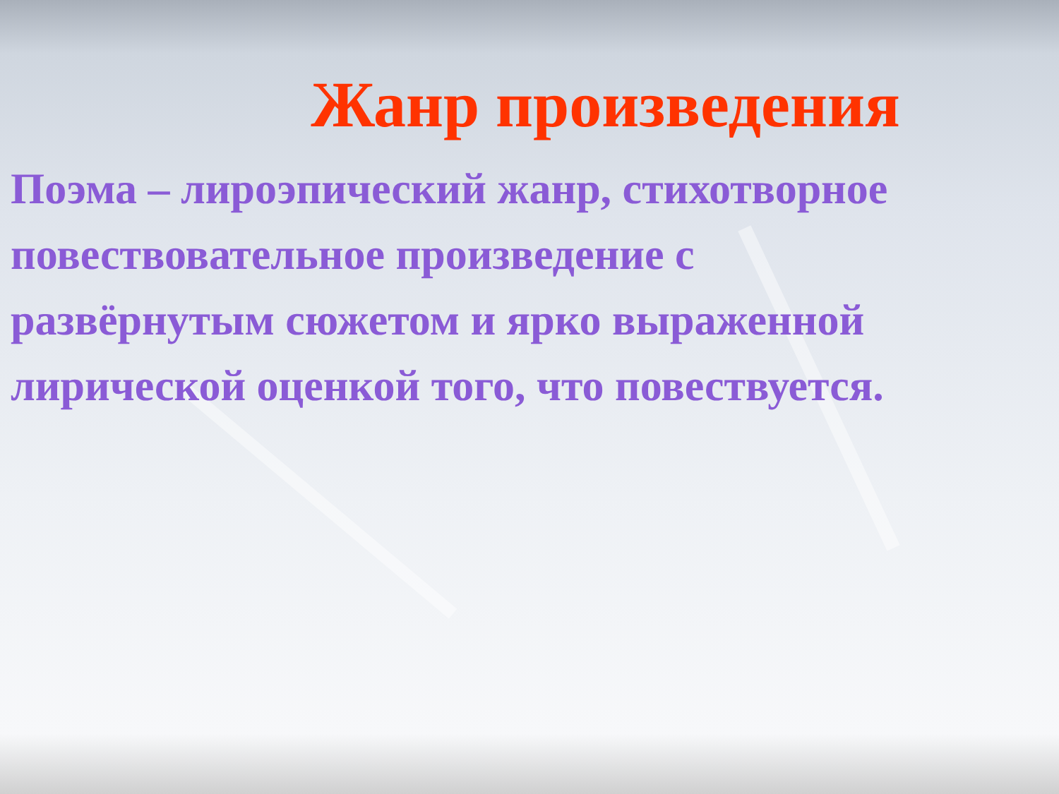Жанр произведения
Поэма – лироэпический жанр, стихотворное повествовательное произведение с развёрнутым сюжетом и ярко выраженной лирической оценкой того, что повествуется.